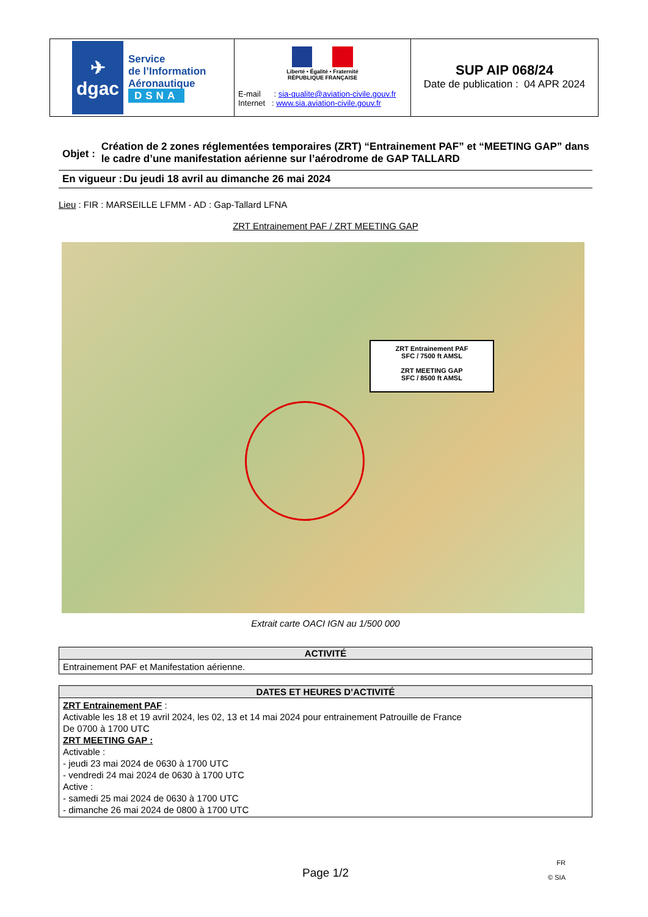✈
dgac
Service
de l’Information
Aéronautique
DSNA
Liberté • Égalité • Fraternité
RÉPUBLIQUE FRANÇAISE
E-mail : sia-qualite@aviation-civile.gouv.fr
Internet : www.sia.aviation-civile.gouv.fr
SUP AIP 068/24
Date de publication : 04 APR 2024
Objet :
Création de 2 zones réglementées temporaires (ZRT) “Entrainement PAF” et “MEETING GAP” dans le cadre d’une manifestation aérienne sur l’aérodrome de GAP TALLARD
En vigueur :
Du jeudi 18 avril au dimanche 26 mai 2024
Lieu : FIR : MARSEILLE LFMM - AD : Gap-Tallard LFNA
ZRT Entrainement PAF / ZRT MEETING GAP
ZRT Entrainement PAF
SFC / 7500 ft AMSL
ZRT MEETING GAP
SFC / 8500 ft AMSL
Extrait carte OACI IGN au 1/500 000
| ACTIVITÉ |
| --- |
| Entrainement PAF et Manifestation aérienne. |
| DATES ET HEURES D’ACTIVITÉ |
| --- |
| ZRT Entrainement PAF : Activable les 18 et 19 avril 2024, les 02, 13 et 14 mai 2024 pour entrainement Patrouille de France De 0700 à 1700 UTC ZRT MEETING GAP : Activable : - jeudi 23 mai 2024 de 0630 à 1700 UTC - vendredi 24 mai 2024 de 0630 à 1700 UTC Active : - samedi 25 mai 2024 de 0630 à 1700 UTC - dimanche 26 mai 2024 de 0800 à 1700 UTC |
Page 1/2 FR
© SIA